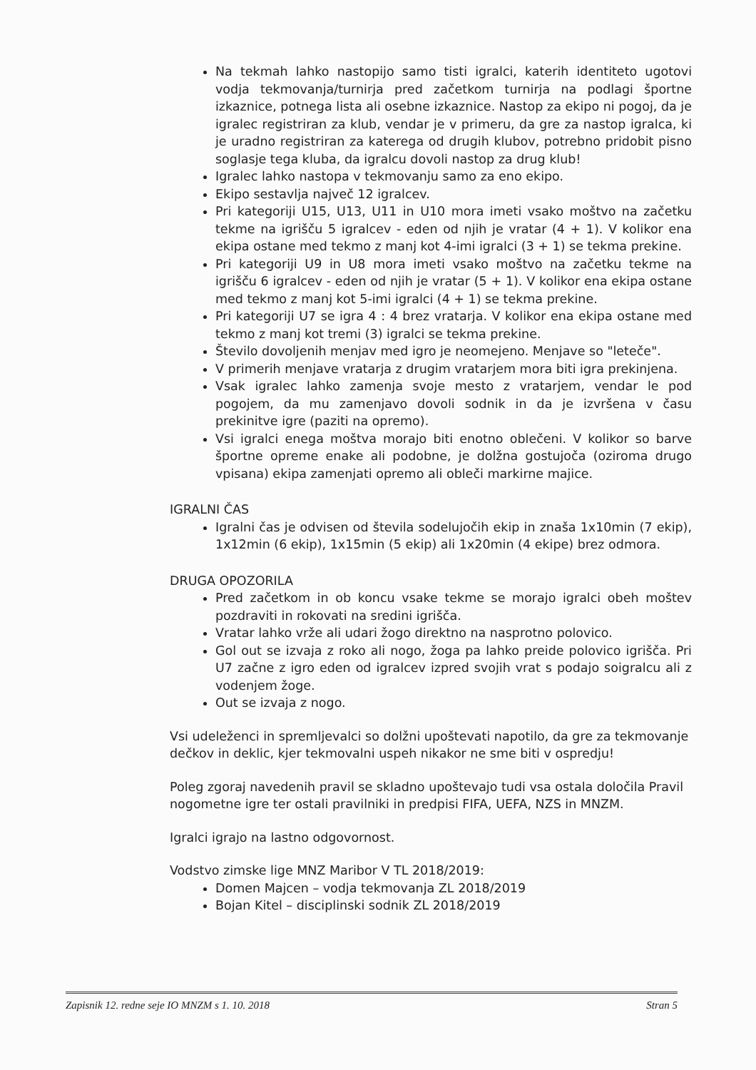Na tekmah lahko nastopijo samo tisti igralci, katerih identiteto ugotovi vodja tekmovanja/turnirja pred začetkom turnirja na podlagi športne izkaznice, potnega lista ali osebne izkaznice. Nastop za ekipo ni pogoj, da je igralec registriran za klub, vendar je v primeru, da gre za nastop igralca, ki je uradno registriran za katerega od drugih klubov, potrebno pridobit pisno soglasje tega kluba, da igralcu dovoli nastop za drug klub!
Igralec lahko nastopa v tekmovanju samo za eno ekipo.
Ekipo sestavlja največ 12 igralcev.
Pri kategoriji U15, U13, U11 in U10 mora imeti vsako moštvo na začetku tekme na igrišču 5 igralcev - eden od njih je vratar (4 + 1). V kolikor ena ekipa ostane med tekmo z manj kot 4-imi igralci (3 + 1) se tekma prekine.
Pri kategoriji U9 in U8 mora imeti vsako moštvo na začetku tekme na igrišču 6 igralcev - eden od njih je vratar (5 + 1). V kolikor ena ekipa ostane med tekmo z manj kot 5-imi igralci (4 + 1) se tekma prekine.
Pri kategoriji U7 se igra 4 : 4 brez vratarja. V kolikor ena ekipa ostane med tekmo z manj kot tremi (3) igralci se tekma prekine.
Število dovoljenih menjav med igro je neomejeno. Menjave so "leteče".
V primerih menjave vratarja z drugim vratarjem mora biti igra prekinjena.
Vsak igralec lahko zamenja svoje mesto z vratarjem, vendar le pod pogojem, da mu zamenjavo dovoli sodnik in da je izvršena v času prekinitve igre (paziti na opremo).
Vsi igralci enega moštva morajo biti enotno oblečeni. V kolikor so barve športne opreme enake ali podobne, je dolžna gostujoča (oziroma drugo vpisana) ekipa zamenjati opremo ali obleči markirne majice.
IGRALNI ČAS
Igralni čas je odvisen od števila sodelujočih ekip in znaša 1x10min (7 ekip), 1x12min (6 ekip), 1x15min (5 ekip) ali 1x20min (4 ekipe) brez odmora.
DRUGA OPOZORILA
Pred začetkom in ob koncu vsake tekme se morajo igralci obeh moštev pozdraviti in rokovati na sredini igrišča.
Vratar lahko vrže ali udari žogo direktno na nasprotno polovico.
Gol out se izvaja z roko ali nogo, žoga pa lahko preide polovico igrišča. Pri U7 začne z igro eden od igralcev izpred svojih vrat s podajo soigralcu ali z vodenjem žoge.
Out se izvaja z nogo.
Vsi udeleženci in spremljevalci so dolžni upoštevati napotilo, da gre za tekmovanje dečkov in deklic, kjer tekmovalni uspeh nikakor ne sme biti v ospredju!
Poleg zgoraj navedenih pravil se skladno upoštevajo tudi vsa ostala določila Pravil nogometne igre ter ostali pravilniki in predpisi FIFA, UEFA, NZS in MNZM.
Igralci igrajo na lastno odgovornost.
Vodstvo zimske lige MNZ Maribor V TL 2018/2019:
Domen Majcen – vodja tekmovanja ZL 2018/2019
Bojan Kitel – disciplinski sodnik ZL 2018/2019
Zapisnik 12. redne seje IO MNZM s 1. 10. 2018 Stran 5